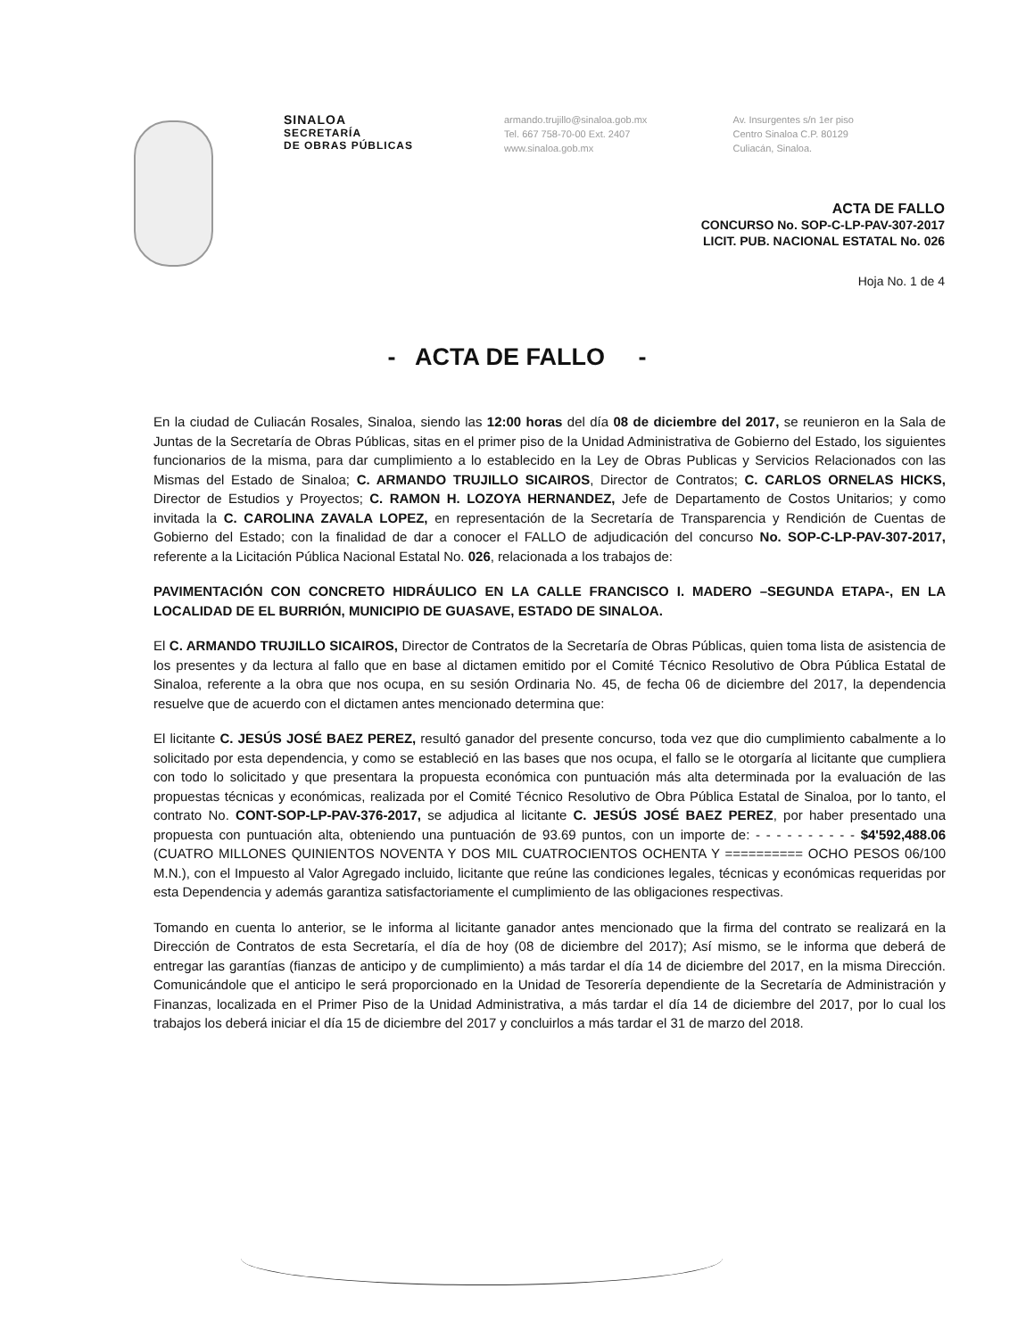SINALOA
SECRETARÍA
DE OBRAS PÚBLICAS
armando.trujillo@sinaloa.gob.mx
Tel. 667 758-70-00 Ext. 2407
www.sinaloa.gob.mx
Av. Insurgentes s/n 1er piso
Centro Sinaloa C.P. 80129
Culiacán, Sinaloa.
ACTA DE FALLO
CONCURSO No. SOP-C-LP-PAV-307-2017
LICIT. PUB. NACIONAL ESTATAL No. 026
Hoja No. 1 de 4
- ACTA DE FALLO -
En la ciudad de Culiacán Rosales, Sinaloa, siendo las 12:00 horas del día 08 de diciembre del 2017, se reunieron en la Sala de Juntas de la Secretaría de Obras Públicas, sitas en el primer piso de la Unidad Administrativa de Gobierno del Estado, los siguientes funcionarios de la misma, para dar cumplimiento a lo establecido en la Ley de Obras Publicas y Servicios Relacionados con las Mismas del Estado de Sinaloa; C. ARMANDO TRUJILLO SICAIROS, Director de Contratos; C. CARLOS ORNELAS HICKS, Director de Estudios y Proyectos; C. RAMON H. LOZOYA HERNANDEZ, Jefe de Departamento de Costos Unitarios; y como invitada la C. CAROLINA ZAVALA LOPEZ, en representación de la Secretaría de Transparencia y Rendición de Cuentas de Gobierno del Estado; con la finalidad de dar a conocer el FALLO de adjudicación del concurso No. SOP-C-LP-PAV-307-2017, referente a la Licitación Pública Nacional Estatal No. 026, relacionada a los trabajos de:
PAVIMENTACIÓN CON CONCRETO HIDRÁULICO EN LA CALLE FRANCISCO I. MADERO –SEGUNDA ETAPA-, EN LA LOCALIDAD DE EL BURRIÓN, MUNICIPIO DE GUASAVE, ESTADO DE SINALOA.
El C. ARMANDO TRUJILLO SICAIROS, Director de Contratos de la Secretaría de Obras Públicas, quien toma lista de asistencia de los presentes y da lectura al fallo que en base al dictamen emitido por el Comité Técnico Resolutivo de Obra Pública Estatal de Sinaloa, referente a la obra que nos ocupa, en su sesión Ordinaria No. 45, de fecha 06 de diciembre del 2017, la dependencia resuelve que de acuerdo con el dictamen antes mencionado determina que:
El licitante C. JESÚS JOSÉ BAEZ PEREZ, resultó ganador del presente concurso, toda vez que dio cumplimiento cabalmente a lo solicitado por esta dependencia, y como se estableció en las bases que nos ocupa, el fallo se le otorgaría al licitante que cumpliera con todo lo solicitado y que presentara la propuesta económica con puntuación más alta determinada por la evaluación de las propuestas técnicas y económicas, realizada por el Comité Técnico Resolutivo de Obra Pública Estatal de Sinaloa, por lo tanto, el contrato No. CONT-SOP-LP-PAV-376-2017, se adjudica al licitante C. JESÚS JOSÉ BAEZ PEREZ, por haber presentado una propuesta con puntuación alta, obteniendo una puntuación de 93.69 puntos, con un importe de: - - - - - - - - - - $4'592,488.06 (CUATRO MILLONES QUINIENTOS NOVENTA Y DOS MIL CUATROCIENTOS OCHENTA Y ========== OCHO PESOS 06/100 M.N.), con el Impuesto al Valor Agregado incluido, licitante que reúne las condiciones legales, técnicas y económicas requeridas por esta Dependencia y además garantiza satisfactoriamente el cumplimiento de las obligaciones respectivas.
Tomando en cuenta lo anterior, se le informa al licitante ganador antes mencionado que la firma del contrato se realizará en la Dirección de Contratos de esta Secretaría, el día de hoy (08 de diciembre del 2017); Así mismo, se le informa que deberá de entregar las garantías (fianzas de anticipo y de cumplimiento) a más tardar el día 14 de diciembre del 2017, en la misma Dirección. Comunicándole que el anticipo le será proporcionado en la Unidad de Tesorería dependiente de la Secretaría de Administración y Finanzas, localizada en el Primer Piso de la Unidad Administrativa, a más tardar el día 14 de diciembre del 2017, por lo cual los trabajos los deberá iniciar el día 15 de diciembre del 2017 y concluirlos a más tardar el 31 de marzo del 2018.